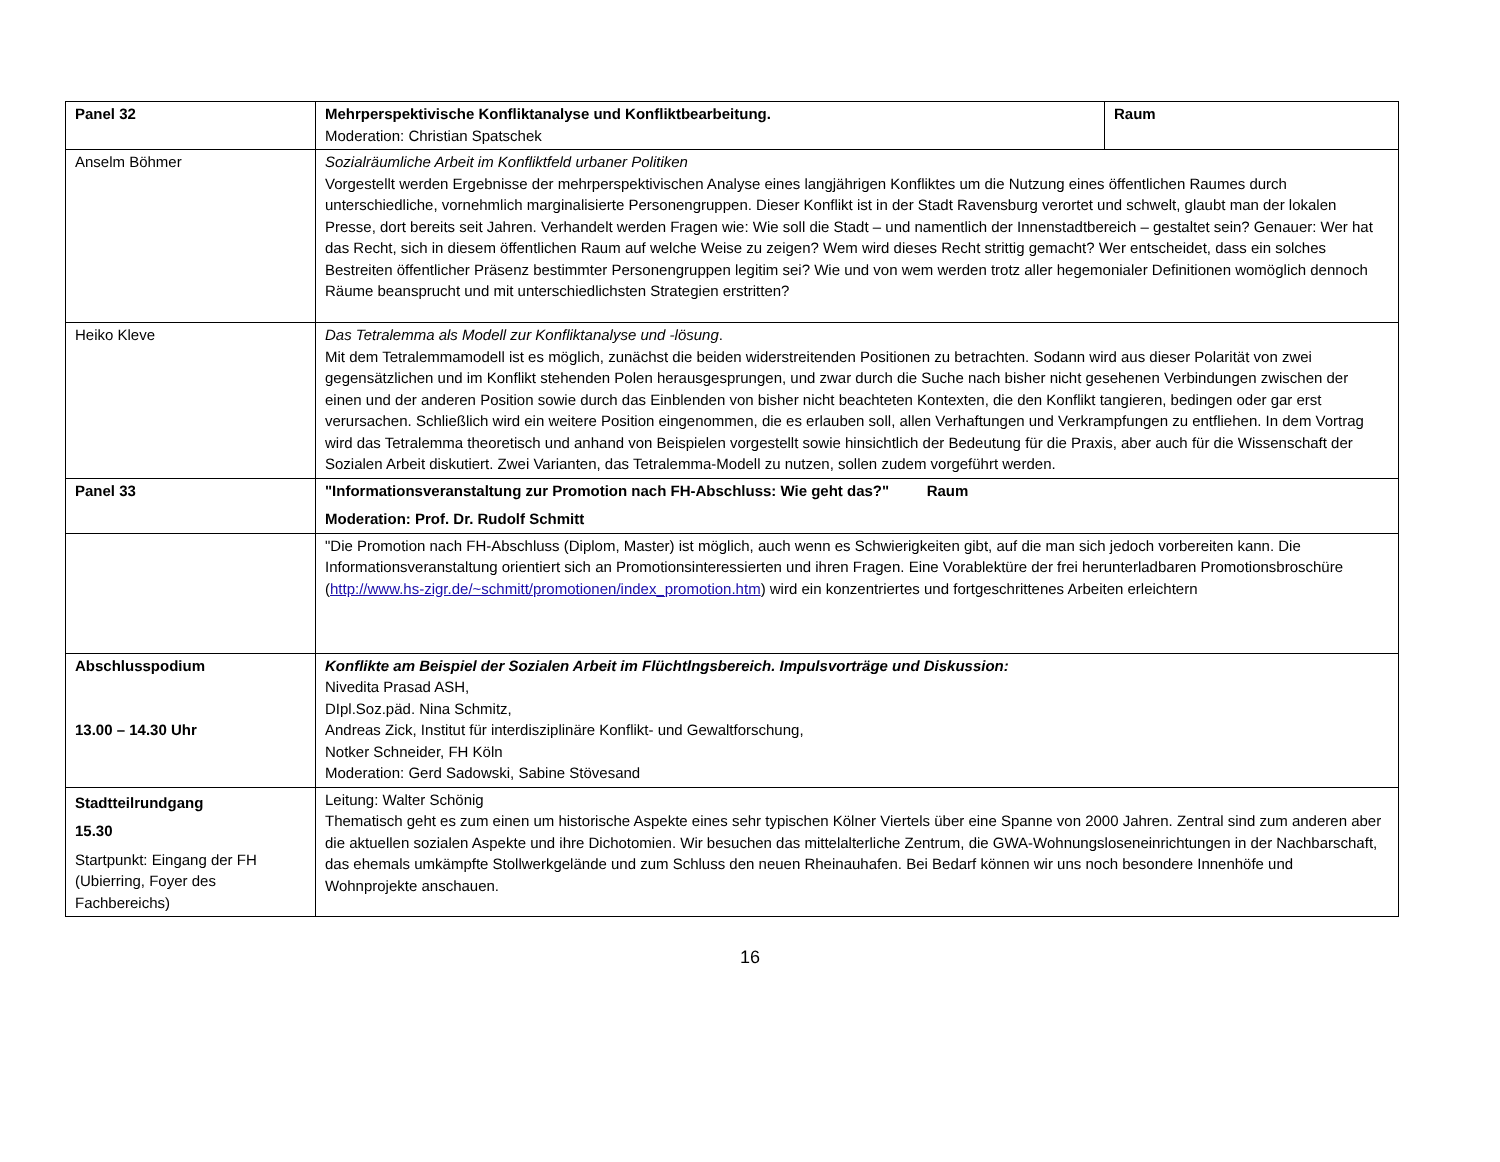| Panel 32 | Mehrperspektivische Konfliktanalyse und Konfliktbearbeitung. Moderation: Christian Spatschek | Raum |
| Anselm Böhmer | Sozialräumliche Arbeit im Konfliktfeld urbaner Politiken Vorgestellt werden Ergebnisse der mehrperspektivischen Analyse eines langjährigen Konfliktes um die Nutzung eines öffentlichen Raumes durch unterschiedliche, vornehmlich marginalisierte Personengruppen. Dieser Konflikt ist in der Stadt Ravensburg verortet und schwelt, glaubt man der lokalen Presse, dort bereits seit Jahren. Verhandelt werden Fragen wie: Wie soll die Stadt – und namentlich der Innenstadtbereich – gestaltet sein? Genauer: Wer hat das Recht, sich in diesem öffentlichen Raum auf welche Weise zu zeigen? Wem wird dieses Recht strittig gemacht? Wer entscheidet, dass ein solches Bestreiten öffentlicher Präsenz bestimmter Personengruppen legitim sei? Wie und von wem werden trotz aller hegemonialer Definitionen womöglich dennoch Räume beansprucht und mit unterschiedlichsten Strategien erstritten? | |
| Heiko Kleve | Das Tetralemma als Modell zur Konfliktanalyse und -lösung . Mit dem Tetralemmamodell ist es möglich, zunächst die beiden widerstreitenden Positionen zu betrachten. Sodann wird aus dieser Polarität von zwei gegensätzlichen und im Konflikt stehenden Polen herausgesprungen, und zwar durch die Suche nach bisher nicht gesehenen Verbindungen zwischen der einen und der anderen Position sowie durch das Einblenden von bisher nicht beachteten Kontexten, die den Konflikt tangieren, bedingen oder gar erst verursachen. Schließlich wird ein weitere Position eingenommen, die es erlauben soll, allen Verhaftungen und Verkrampfungen zu entfliehen. In dem Vortrag wird das Tetralemma theoretisch und anhand von Beispielen vorgestellt sowie hinsichtlich der Bedeutung für die Praxis, aber auch für die Wissenschaft der Sozialen Arbeit diskutiert. Zwei Varianten, das Tetralemma-Modell zu nutzen, sollen zudem vorgeführt werden. | |
| Panel 33 | "Informationsveranstaltung zur Promotion nach FH-Abschluss: Wie geht das?" Raum Moderation: Prof. Dr. Rudolf Schmitt | |
| | "Die Promotion nach FH-Abschluss (Diplom, Master) ist möglich, auch wenn es Schwierigkeiten gibt, auf die man sich jedoch vorbereiten kann. Die Informationsveranstaltung orientiert sich an Promotionsinteressierten und ihren Fragen. Eine Vorablektüre der frei herunterladbaren Promotionsbroschüre ( http://www.hs-zigr.de/~schmitt/promotionen/index_promotion.htm ) wird ein konzentriertes und fortgeschrittenes Arbeiten erleichtern | |
| Abschlusspodium 13.00 – 14.30 Uhr | Konflikte am Beispiel der Sozialen Arbeit im Flüchtlngsbereich. Impulsvorträge und Diskussion: Nivedita Prasad ASH, DIpl.Soz.päd. Nina Schmitz, Andreas Zick, Institut für interdisziplinäre Konflikt- und Gewaltforschung, Notker Schneider, FH Köln Moderation: Gerd Sadowski, Sabine Stövesand | |
| Stadtteilrundgang 15.30 Startpunkt: Eingang der FH (Ubierring, Foyer des Fachbereichs) | Leitung: Walter Schönig Thematisch geht es zum einen um historische Aspekte eines sehr typischen Kölner Viertels über eine Spanne von 2000 Jahren. Zentral sind zum anderen aber die aktuellen sozialen Aspekte und ihre Dichotomien. Wir besuchen das mittelalterliche Zentrum, die GWA-Wohnungsloseneinrichtungen in der Nachbarschaft, das ehemals umkämpfte Stollwerkgelände und zum Schluss den neuen Rheinauhafen. Bei Bedarf können wir uns noch besondere Innenhöfe und Wohnprojekte anschauen. | |
16